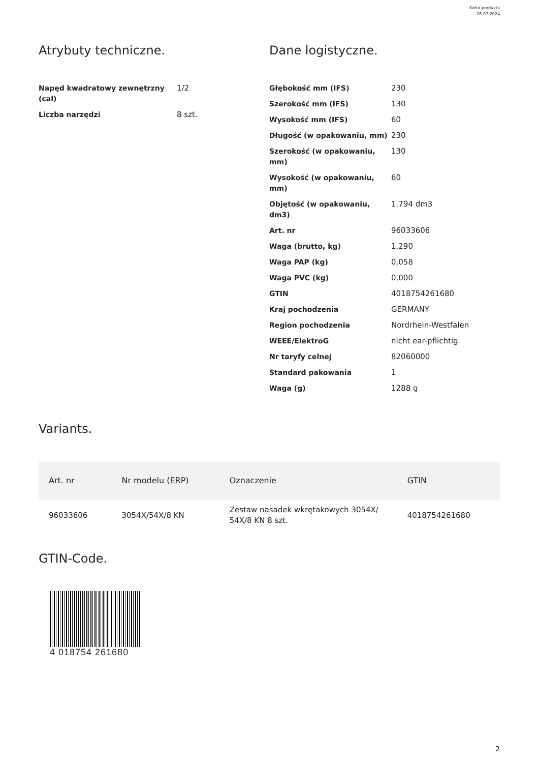Karta produktu
26.07.2024
Atrybuty techniczne.
| Napęd kwadratowy zewnętrzny (cal) | 1/2 |
| Liczba narzędzi | 8 szt. |
Dane logistyczne.
| Głębokość mm (IFS) | 230 |
| Szerokość mm (IFS) | 130 |
| Wysokość mm (IFS) | 60 |
| Długość (w opakowaniu, mm) | 230 |
| Szerokość (w opakowaniu, mm) | 130 |
| Wysokość (w opakowaniu, mm) | 60 |
| Objętość (w opakowaniu, dm3) | 1.794 dm3 |
| Art. nr | 96033606 |
| Waga (brutto, kg) | 1,290 |
| Waga PAP (kg) | 0,058 |
| Waga PVC (kg) | 0,000 |
| GTIN | 4018754261680 |
| Kraj pochodzenia | GERMANY |
| Region pochodzenia | Nordrhein-Westfalen |
| WEEE/ElektroG | nicht ear-pflichtig |
| Nr taryfy celnej | 82060000 |
| Standard pakowania | 1 |
| Waga (g) | 1288 g |
Variants.
| Art. nr | Nr modelu (ERP) | Oznaczenie | GTIN |
| --- | --- | --- | --- |
| 96033606 | 3054X/54X/8 KN | Zestaw nasadek wkrętakowych 3054X/ 54X/8 KN 8 szt. | 4018754261680 |
GTIN-Code.
4 018754 261680
2